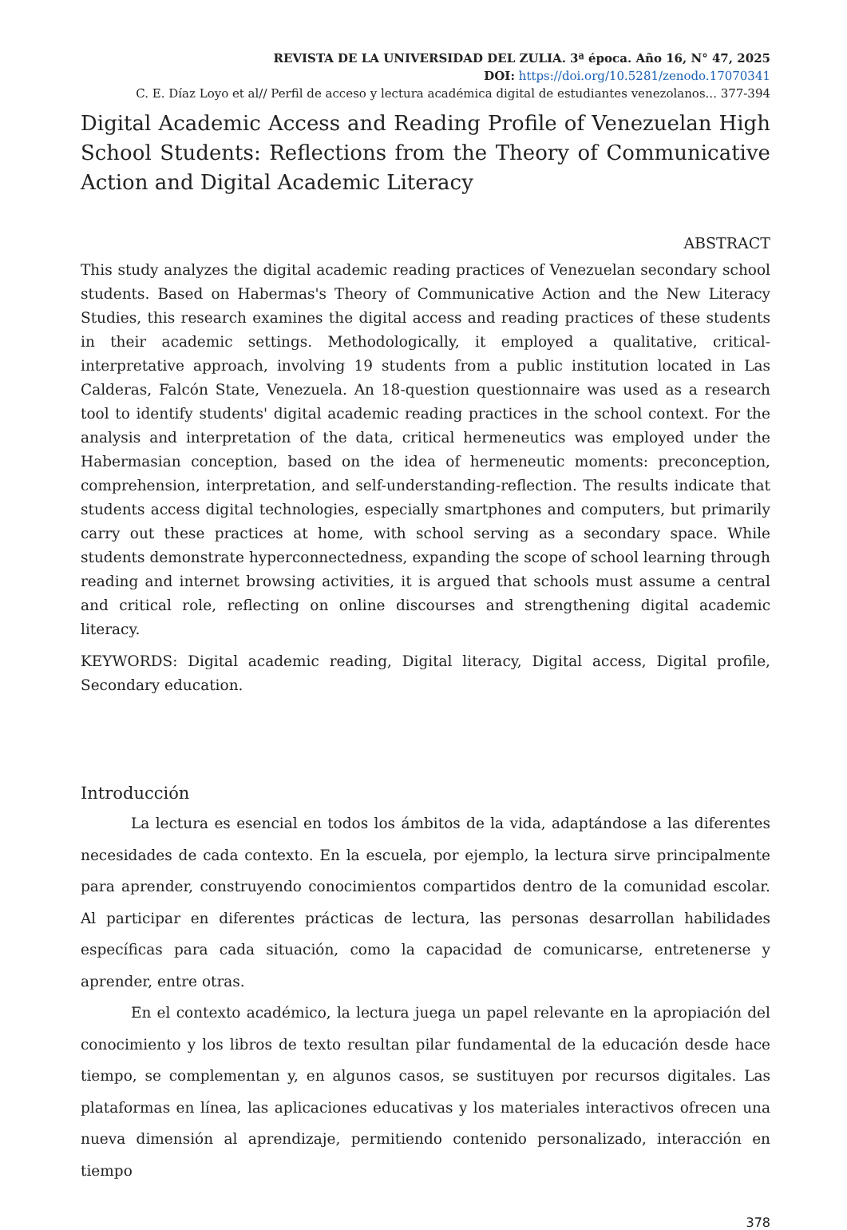REVISTA DE LA UNIVERSIDAD DEL ZULIA. 3ª época. Año 16, N° 47, 2025
DOI: https://doi.org/10.5281/zenodo.17070341
C. E. Díaz Loyo et al// Perfil de acceso y lectura académica digital de estudiantes venezolanos... 377-394
Digital Academic Access and Reading Profile of Venezuelan High School Students: Reflections from the Theory of Communicative Action and Digital Academic Literacy
ABSTRACT
This study analyzes the digital academic reading practices of Venezuelan secondary school students. Based on Habermas's Theory of Communicative Action and the New Literacy Studies, this research examines the digital access and reading practices of these students in their academic settings. Methodologically, it employed a qualitative, critical-interpretative approach, involving 19 students from a public institution located in Las Calderas, Falcón State, Venezuela. An 18-question questionnaire was used as a research tool to identify students' digital academic reading practices in the school context. For the analysis and interpretation of the data, critical hermeneutics was employed under the Habermasian conception, based on the idea of hermeneutic moments: preconception, comprehension, interpretation, and self-understanding-reflection. The results indicate that students access digital technologies, especially smartphones and computers, but primarily carry out these practices at home, with school serving as a secondary space. While students demonstrate hyperconnectedness, expanding the scope of school learning through reading and internet browsing activities, it is argued that schools must assume a central and critical role, reflecting on online discourses and strengthening digital academic literacy.
KEYWORDS: Digital academic reading, Digital literacy, Digital access, Digital profile, Secondary education.
Introducción
La lectura es esencial en todos los ámbitos de la vida, adaptándose a las diferentes necesidades de cada contexto. En la escuela, por ejemplo, la lectura sirve principalmente para aprender, construyendo conocimientos compartidos dentro de la comunidad escolar. Al participar en diferentes prácticas de lectura, las personas desarrollan habilidades específicas para cada situación, como la capacidad de comunicarse, entretenerse y aprender, entre otras.
En el contexto académico, la lectura juega un papel relevante en la apropiación del conocimiento y los libros de texto resultan pilar fundamental de la educación desde hace tiempo, se complementan y, en algunos casos, se sustituyen por recursos digitales. Las plataformas en línea, las aplicaciones educativas y los materiales interactivos ofrecen una nueva dimensión al aprendizaje, permitiendo contenido personalizado, interacción en tiempo
378